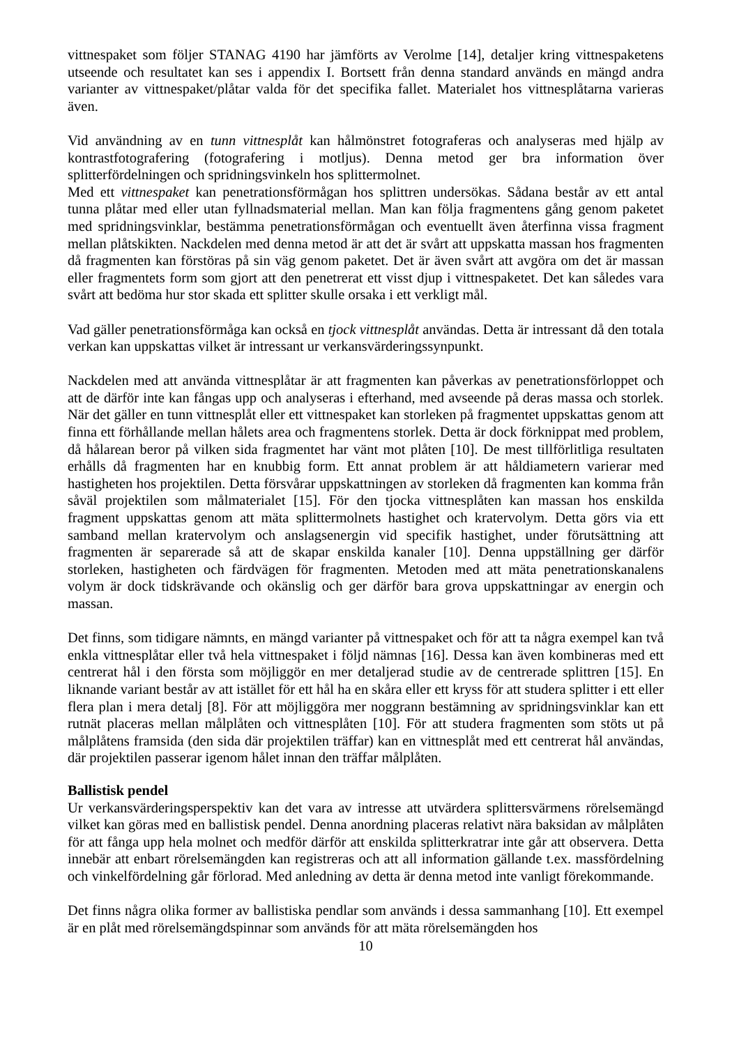vittnespaket som följer STANAG 4190 har jämförts av Verolme [14], detaljer kring vittnespaketens utseende och resultatet kan ses i appendix I. Bortsett från denna standard används en mängd andra varianter av vittnespaket/plåtar valda för det specifika fallet. Materialet hos vittnesplåtarna varieras även.
Vid användning av en tunn vittnesplåt kan hålmönstret fotograferas och analyseras med hjälp av kontrastfotografering (fotografering i motljus). Denna metod ger bra information över splitterfördelningen och spridningsvinkeln hos splittermolnet.
Med ett vittnespaket kan penetrationsförmågan hos splittren undersökas. Sådana består av ett antal tunna plåtar med eller utan fyllnadsmaterial mellan. Man kan följa fragmentens gång genom paketet med spridningsvinklar, bestämma penetrationsförmågan och eventuellt även återfinna vissa fragment mellan plåtskikten. Nackdelen med denna metod är att det är svårt att uppskatta massan hos fragmenten då fragmenten kan förstöras på sin väg genom paketet. Det är även svårt att avgöra om det är massan eller fragmentets form som gjort att den penetrerat ett visst djup i vittnespaketet. Det kan således vara svårt att bedöma hur stor skada ett splitter skulle orsaka i ett verkligt mål.
Vad gäller penetrationsförmåga kan också en tjock vittnesplåt användas. Detta är intressant då den totala verkan kan uppskattas vilket är intressant ur verkansvärderingssynpunkt.
Nackdelen med att använda vittnesplåtar är att fragmenten kan påverkas av penetrationsförloppet och att de därför inte kan fångas upp och analyseras i efterhand, med avseende på deras massa och storlek. När det gäller en tunn vittnesplåt eller ett vittnespaket kan storleken på fragmentet uppskattas genom att finna ett förhållande mellan hålets area och fragmentens storlek. Detta är dock förknippat med problem, då hålarean beror på vilken sida fragmentet har vänt mot plåten [10]. De mest tillförlitliga resultaten erhålls då fragmenten har en knubbig form. Ett annat problem är att håldiametern varierar med hastigheten hos projektilen. Detta försvårar uppskattningen av storleken då fragmenten kan komma från såväl projektilen som målmaterialet [15]. För den tjocka vittnesplåten kan massan hos enskilda fragment uppskattas genom att mäta splittermolnets hastighet och kratervolym. Detta görs via ett samband mellan kratervolym och anslagsenergin vid specifik hastighet, under förutsättning att fragmenten är separerade så att de skapar enskilda kanaler [10]. Denna uppställning ger därför storleken, hastigheten och färdvägen för fragmenten. Metoden med att mäta penetrationskanalens volym är dock tidskrävande och okänslig och ger därför bara grova uppskattningar av energin och massan.
Det finns, som tidigare nämnts, en mängd varianter på vittnespaket och för att ta några exempel kan två enkla vittnesplåtar eller två hela vittnespaket i följd nämnas [16]. Dessa kan även kombineras med ett centrerat hål i den första som möjliggör en mer detaljerad studie av de centrerade splittren [15]. En liknande variant består av att istället för ett hål ha en skåra eller ett kryss för att studera splitter i ett eller flera plan i mera detalj [8]. För att möjliggöra mer noggrann bestämning av spridningsvinklar kan ett rutnät placeras mellan målplåten och vittnesplåten [10]. För att studera fragmenten som stöts ut på målplåtens framsida (den sida där projektilen träffar) kan en vittnesplåt med ett centrerat hål användas, där projektilen passerar igenom hålet innan den träffar målplåten.
Ballistisk pendel
Ur verkansvärderingsperspektiv kan det vara av intresse att utvärdera splittersvärmens rörelsemängd vilket kan göras med en ballistisk pendel. Denna anordning placeras relativt nära baksidan av målplåten för att fånga upp hela molnet och medför därför att enskilda splitterkratrar inte går att observera. Detta innebär att enbart rörelsemängden kan registreras och att all information gällande t.ex. massfördelning och vinkelfördelning går förlorad. Med anledning av detta är denna metod inte vanligt förekommande.
Det finns några olika former av ballistiska pendlar som används i dessa sammanhang [10]. Ett exempel är en plåt med rörelsemängdspinnar som används för att mäta rörelsemängden hos
10